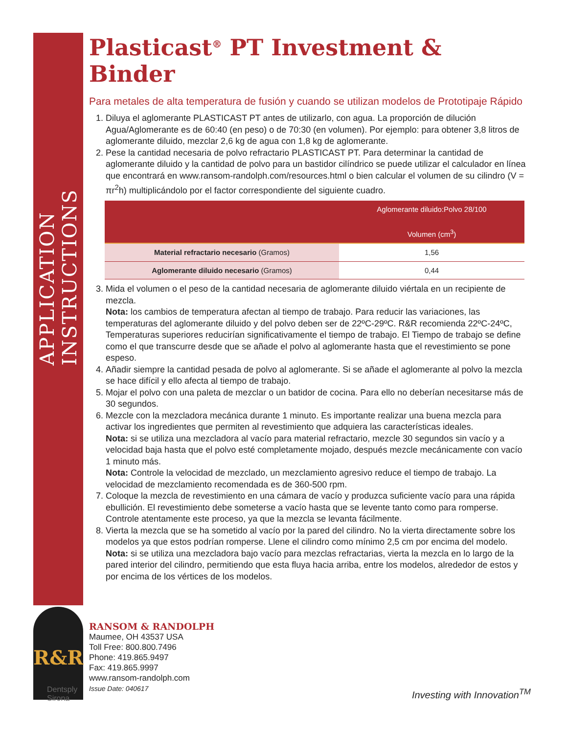APPLICATION INSTRUCTIONS
R&R
Dentsply
Sirona
Plasticast<sup>®</sup> PT Investment & Binder
Para metales de alta temperatura de fusión y cuando se utilizan modelos de Prototipaje Rápido
1. Diluya el aglomerante PLASTICAST PT antes de utilizarlo, con agua. La proporción de dilución Agua/Aglomerante es de 60:40 (en peso) o de 70:30 (en volumen). Por ejemplo: para obtener 3,8 litros de aglomerante diluido, mezclar 2,6 kg de agua con 1,8 kg de aglomerante.
2. Pese la cantidad necesaria de polvo refractario PLASTICAST PT. Para determinar la cantidad de aglomerante diluido y la cantidad de polvo para un bastidor cilíndrico se puede utilizar el calculador en línea que encontrará en www.ransom-randolph.com/resources.html o bien calcular el volumen de su cilindro (V = πr<sup>2</sup>h) multiplicándolo por el factor correspondiente del siguiente cuadro.
| | Aglomerante diluido:Polvo 28/100 Volumen (cm<sup>3</sup>) |
| --- | --- |
| Material refractario necesario (Gramos) | 1,56 |
| Aglomerante diluido necesario (Gramos) | 0,44 |
3. Mida el volumen o el peso de la cantidad necesaria de aglomerante diluido viértala en un recipiente de mezcla.
Nota: los cambios de temperatura afectan al tiempo de trabajo. Para reducir las variaciones, las temperaturas del aglomerante diluido y del polvo deben ser de 22ºC-29ºC. R&R recomienda 22ºC-24ºC, Temperaturas superiores reducirían significativamente el tiempo de trabajo. El Tiempo de trabajo se define como el que transcurre desde que se añade el polvo al aglomerante hasta que el revestimiento se pone espeso.
4. Añadir siempre la cantidad pesada de polvo al aglomerante. Si se añade el aglomerante al polvo la mezcla se hace difícil y ello afecta al tiempo de trabajo.
5. Mojar el polvo con una paleta de mezclar o un batidor de cocina. Para ello no deberían necesitarse más de 30 segundos.
6. Mezcle con la mezcladora mecánica durante 1 minuto. Es importante realizar una buena mezcla para activar los ingredientes que permiten al revestimiento que adquiera las características ideales.
Nota: si se utiliza una mezcladora al vacío para material refractario, mezcle 30 segundos sin vacío y a velocidad baja hasta que el polvo esté completamente mojado, después mezcle mecánicamente con vacío 1 minuto más.
Nota: Controle la velocidad de mezclado, un mezclamiento agresivo reduce el tiempo de trabajo. La velocidad de mezclamiento recomendada es de 360-500 rpm.
7. Coloque la mezcla de revestimiento en una cámara de vacío y produzca suficiente vacío para una rápida ebullición. El revestimiento debe someterse a vacío hasta que se levente tanto como para romperse. Controle atentamente este proceso, ya que la mezcla se levanta fácilmente.
8. Vierta la mezcla que se ha sometido al vacío por la pared del cilindro. No la vierta directamente sobre los modelos ya que estos podrían romperse. Llene el cilindro como mínimo 2,5 cm por encima del modelo.
Nota: si se utiliza una mezcladora bajo vacío para mezclas refractarias, vierta la mezcla en lo largo de la pared interior del cilindro, permitiendo que esta fluya hacia arriba, entre los modelos, alrededor de estos y por encima de los vértices de los modelos.
RANSOM & RANDOLPH
Maumee, OH 43537 USA
Toll Free: 800.800.7496
Phone: 419.865.9497
Fax: 419.865.9997
www.ransom-randolph.com
Issue Date: 040617
Investing with Innovation<sup>TM</sup>